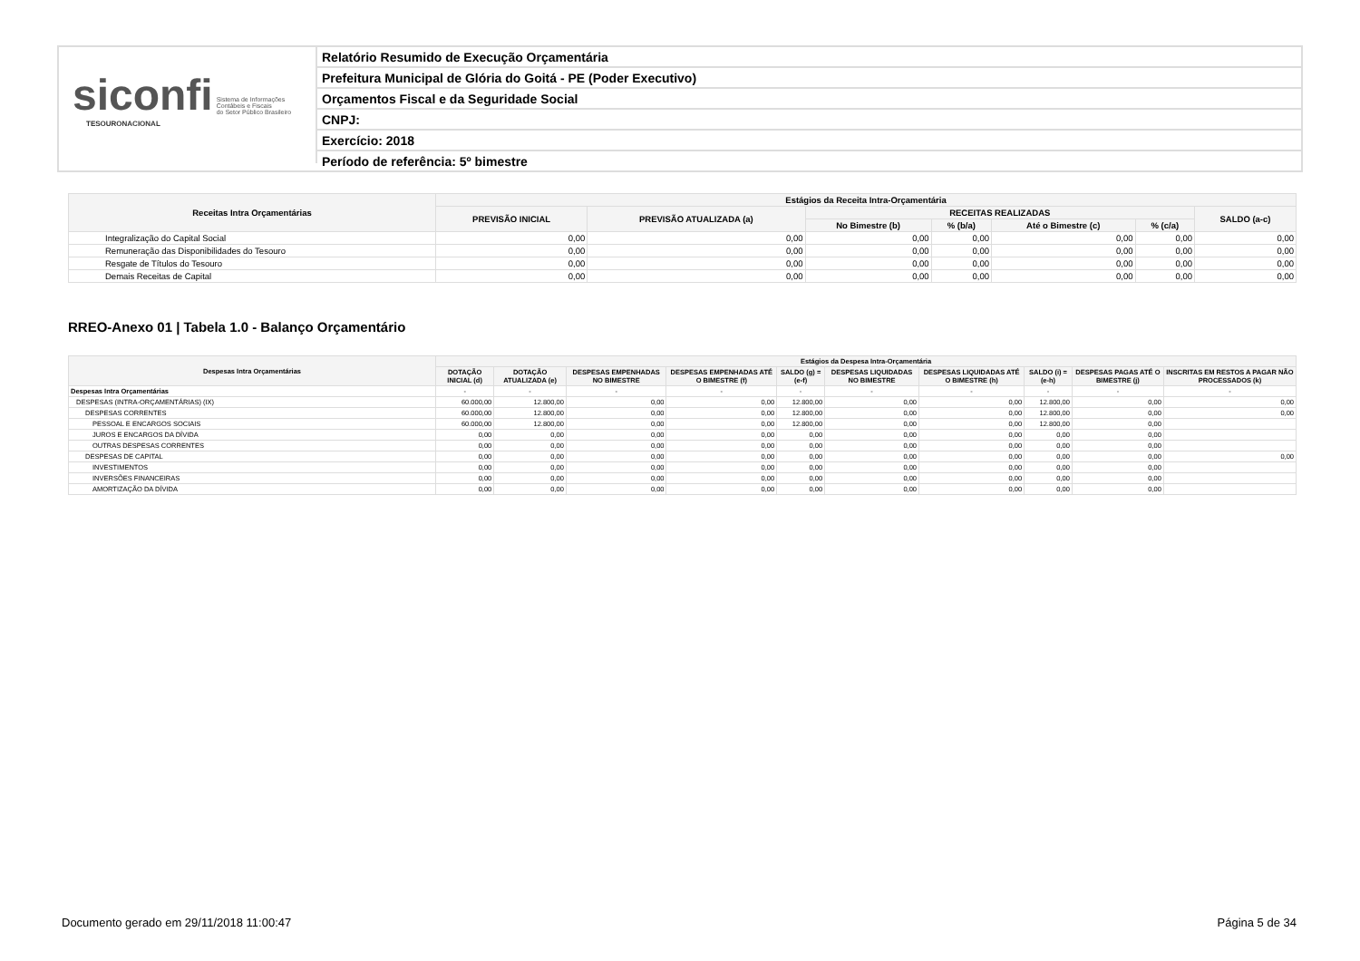siconfi Sistema de Informações
Contábeis e Fiscais
do Setor Público Brasileiro
TESOURONACIONAL
Relatório Resumido de Execução Orçamentária
Prefeitura Municipal de Glória do Goitá - PE (Poder Executivo)
Orçamentos Fiscal e da Seguridade Social
CNPJ:
Exercício: 2018
Período de referência: 5º bimestre
| Receitas Intra Orçamentárias | Estágios da Receita Intra-Orçamentária | | | | | | |
| --- | --- | --- | --- | --- | --- | --- | --- |
| | PREVISÃO INICIAL | PREVISÃO ATUALIZADA (a) | RECEITAS REALIZADAS | | | | SALDO (a-c) |
| | | | No Bimestre (b) | % (b/a) | Até o Bimestre (c) | % (c/a) | |
| Integralização do Capital Social | 0,00 | 0,00 | 0,00 | 0,00 | 0,00 | 0,00 | 0,00 |
| Remuneração das Disponibilidades do Tesouro | 0,00 | 0,00 | 0,00 | 0,00 | 0,00 | 0,00 | 0,00 |
| Resgate de Títulos do Tesouro | 0,00 | 0,00 | 0,00 | 0,00 | 0,00 | 0,00 | 0,00 |
| Demais Receitas de Capital | 0,00 | 0,00 | 0,00 | 0,00 | 0,00 | 0,00 | 0,00 |
RREO-Anexo 01 | Tabela 1.0 - Balanço Orçamentário
| Despesas Intra Orçamentárias | Estágios da Despesa Intra-Orçamentária | | | | | | | | | |
| --- | --- | --- | --- | --- | --- | --- | --- | --- | --- | --- |
| | DOTAÇÃO INICIAL (d) | DOTAÇÃO ATUALIZADA (e) | DESPESAS EMPENHADAS NO BIMESTRE | DESPESAS EMPENHADAS ATÉ O BIMESTRE (f) | SALDO (g) = (e-f) | DESPESAS LIQUIDADAS NO BIMESTRE | DESPESAS LIQUIDADAS ATÉ O BIMESTRE (h) | SALDO (i) = (e-h) | DESPESAS PAGAS ATÉ O BIMESTRE (j) | INSCRITAS EM RESTOS A PAGAR NÃO PROCESSADOS (k) |
| Despesas Intra Orçamentárias | - | - | - | - | - | - | - | - | - | - |
| DESPESAS (INTRA-ORÇAMENTÁRIAS) (IX) | 60.000,00 | 12.800,00 | 0,00 | 0,00 | 12.800,00 | 0,00 | 0,00 | 12.800,00 | 0,00 | 0,00 |
| DESPESAS CORRENTES | 60.000,00 | 12.800,00 | 0,00 | 0,00 | 12.800,00 | 0,00 | 0,00 | 12.800,00 | 0,00 | 0,00 |
| PESSOAL E ENCARGOS SOCIAIS | 60.000,00 | 12.800,00 | 0,00 | 0,00 | 12.800,00 | 0,00 | 0,00 | 12.800,00 | 0,00 | |
| JUROS E ENCARGOS DA DÍVIDA | 0,00 | 0,00 | 0,00 | 0,00 | 0,00 | 0,00 | 0,00 | 0,00 | 0,00 | |
| OUTRAS DESPESAS CORRENTES | 0,00 | 0,00 | 0,00 | 0,00 | 0,00 | 0,00 | 0,00 | 0,00 | 0,00 | |
| DESPESAS DE CAPITAL | 0,00 | 0,00 | 0,00 | 0,00 | 0,00 | 0,00 | 0,00 | 0,00 | 0,00 | 0,00 |
| INVESTIMENTOS | 0,00 | 0,00 | 0,00 | 0,00 | 0,00 | 0,00 | 0,00 | 0,00 | 0,00 | |
| INVERSÕES FINANCEIRAS | 0,00 | 0,00 | 0,00 | 0,00 | 0,00 | 0,00 | 0,00 | 0,00 | 0,00 | |
| AMORTIZAÇÃO DA DÍVIDA | 0,00 | 0,00 | 0,00 | 0,00 | 0,00 | 0,00 | 0,00 | 0,00 | 0,00 | |
Documento gerado em 29/11/2018 11:00:47 Página 5 de 34